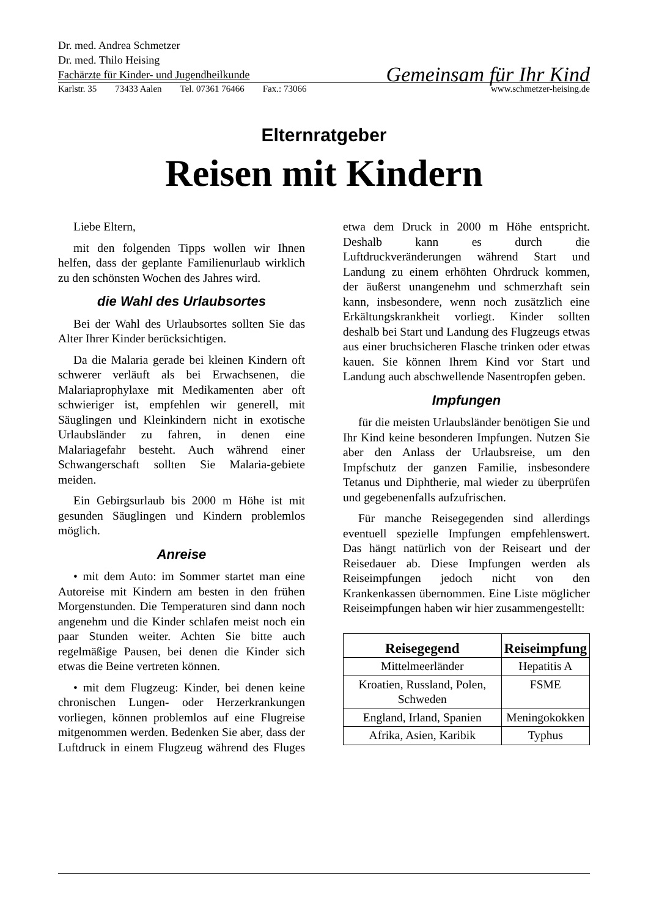Dr. med. Andrea Schmetzer
Dr. med. Thilo Heising
Fachärzte für Kinder- und Jugendheilkunde
Gemeinsam für Ihr Kind
Karlstr. 35 73433 Aalen Tel. 07361 76466 Fax.: 73066 www.schmetzer-heising.de
Elternratgeber
Reisen mit Kindern
Liebe Eltern,
mit den folgenden Tipps wollen wir Ihnen helfen, dass der geplante Familienurlaub wirklich zu den schönsten Wochen des Jahres wird.
die Wahl des Urlaubsortes
Bei der Wahl des Urlaubsortes sollten Sie das Alter Ihrer Kinder berücksichtigen.
Da die Malaria gerade bei kleinen Kindern oft schwerer verläuft als bei Erwachsenen, die Malariaprophylaxe mit Medikamenten aber oft schwieriger ist, empfehlen wir generell, mit Säuglingen und Kleinkindern nicht in exotische Urlaubsländer zu fahren, in denen eine Malariagefahr besteht. Auch während einer Schwangerschaft sollten Sie Malaria-gebiete meiden.
Ein Gebirgsurlaub bis 2000 m Höhe ist mit gesunden Säuglingen und Kindern problemlos möglich.
Anreise
• mit dem Auto: im Sommer startet man eine Autoreise mit Kindern am besten in den frühen Morgenstunden. Die Temperaturen sind dann noch angenehm und die Kinder schlafen meist noch ein paar Stunden weiter. Achten Sie bitte auch regelmäßige Pausen, bei denen die Kinder sich etwas die Beine vertreten können.
• mit dem Flugzeug: Kinder, bei denen keine chronischen Lungen- oder Herzerkrankungen vorliegen, können problemlos auf eine Flugreise mitgenommen werden. Bedenken Sie aber, dass der Luftdruck in einem Flugzeug während des Fluges etwa dem Druck in 2000 m Höhe entspricht. Deshalb kann es durch die Luftdruckveränderungen während Start und Landung zu einem erhöhten Ohrdruck kommen, der äußerst unangenehm und schmerzhaft sein kann, insbesondere, wenn noch zusätzlich eine Erkältungskrankheit vorliegt. Kinder sollten deshalb bei Start und Landung des Flugzeugs etwas aus einer bruchsicheren Flasche trinken oder etwas kauen. Sie können Ihrem Kind vor Start und Landung auch abschwellende Nasentropfen geben.
Impfungen
für die meisten Urlaubsländer benötigen Sie und Ihr Kind keine besonderen Impfungen. Nutzen Sie aber den Anlass der Urlaubsreise, um den Impfschutz der ganzen Familie, insbesondere Tetanus und Diphtherie, mal wieder zu überprüfen und gegebenenfalls aufzufrischen.
Für manche Reisegegenden sind allerdings eventuell spezielle Impfungen empfehlenswert. Das hängt natürlich von der Reiseart und der Reisedauer ab. Diese Impfungen werden als Reiseimpfungen jedoch nicht von den Krankenkassen übernommen. Eine Liste möglicher Reiseimpfungen haben wir hier zusammengestellt:
| Reisegegend | Reiseimpfung |
| --- | --- |
| Mittelmeerländer | Hepatitis A |
| Kroatien, Russland, Polen, Schweden | FSME |
| England, Irland, Spanien | Meningokokken |
| Afrika, Asien, Karibik | Typhus |